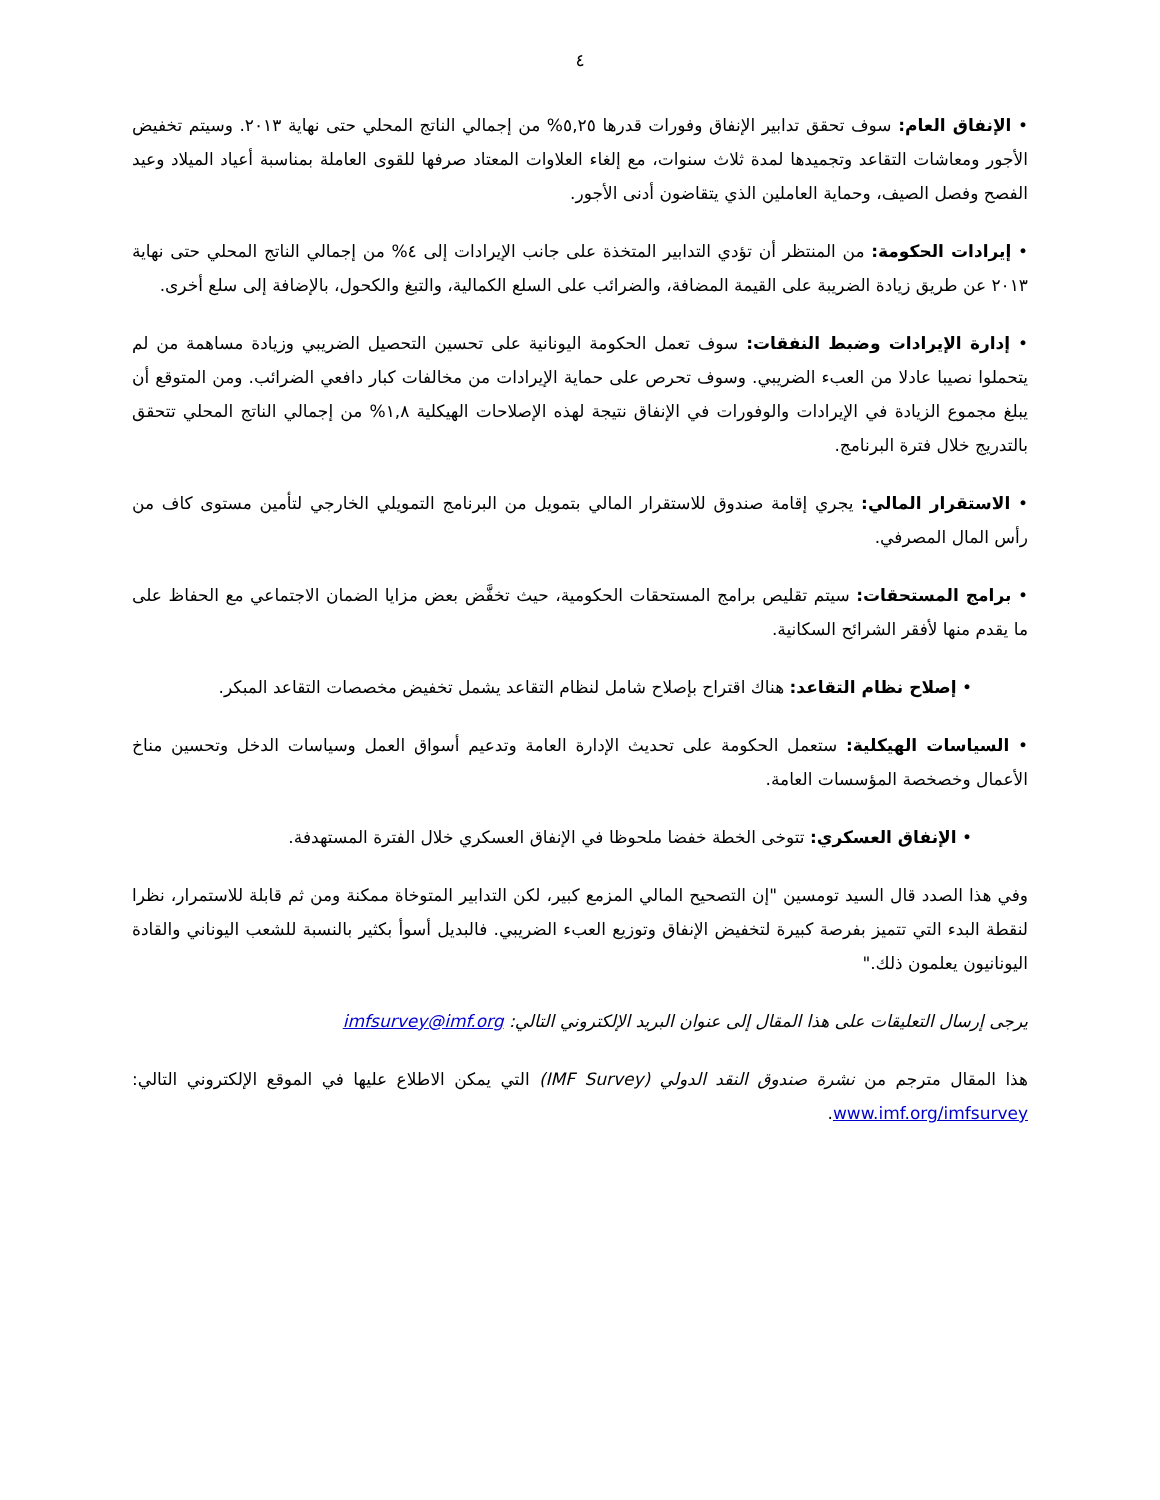٤
• الإنفاق العام: سوف تحقق تدابير الإنفاق وفورات قدرها ٥,٢٥% من إجمالي الناتج المحلي حتى نهاية ٢٠١٣. وسيتم تخفيض الأجور ومعاشات التقاعد وتجميدها لمدة ثلاث سنوات، مع إلغاء العلاوات المعتاد صرفها للقوى العاملة بمناسبة أعياد الميلاد وعيد الفصح وفصل الصيف، وحماية العاملين الذي يتقاضون أدنى الأجور.
• إيرادات الحكومة: من المنتظر أن تؤدي التدابير المتخذة على جانب الإيرادات إلى ٤% من إجمالي الناتج المحلي حتى نهاية ٢٠١٣ عن طريق زيادة الضريبة على القيمة المضافة، والضرائب على السلع الكمالية، والتبغ والكحول، بالإضافة إلى سلع أخرى.
• إدارة الإيرادات وضبط النفقات: سوف تعمل الحكومة اليونانية على تحسين التحصيل الضريبي وزيادة مساهمة من لم يتحملوا نصيبا عادلا من العبء الضريبي. وسوف تحرص على حماية الإيرادات من مخالفات كبار دافعي الضرائب. ومن المتوقع أن يبلغ مجموع الزيادة في الإيرادات والوفورات في الإنفاق نتيجة لهذه الإصلاحات الهيكلية ١,٨% من إجمالي الناتج المحلي تتحقق بالتدريج خلال فترة البرنامج.
• الاستقرار المالي: يجري إقامة صندوق للاستقرار المالي بتمويل من البرنامج التمويلي الخارجي لتأمين مستوى كاف من رأس المال المصرفي.
• برامج المستحقات: سيتم تقليص برامج المستحقات الحكومية، حيث تخفَّض بعض مزايا الضمان الاجتماعي مع الحفاظ على ما يقدم منها لأفقر الشرائح السكانية.
• إصلاح نظام التقاعد: هناك اقتراح بإصلاح شامل لنظام التقاعد يشمل تخفيض مخصصات التقاعد المبكر.
• السياسات الهيكلية: ستعمل الحكومة على تحديث الإدارة العامة وتدعيم أسواق العمل وسياسات الدخل وتحسين مناخ الأعمال وخصخصة المؤسسات العامة.
• الإنفاق العسكري: تتوخى الخطة خفضا ملحوظا في الإنفاق العسكري خلال الفترة المستهدفة.
وفي هذا الصدد قال السيد تومسين "إن التصحيح المالي المزمع كبير، لكن التدابير المتوخاة ممكنة ومن ثم قابلة للاستمرار، نظرا لنقطة البدء التي تتميز بفرصة كبيرة لتخفيض الإنفاق وتوزيع العبء الضريبي. فالبديل أسوأ بكثير بالنسبة للشعب اليوناني والقادة اليونانيون يعلمون ذلك."
يرجى إرسال التعليقات على هذا المقال إلى عنوان البريد الإلكتروني التالي: imfsurvey@imf.org
هذا المقال مترجم من نشرة صندوق النقد الدولي (IMF Survey) التي يمكن الاطلاع عليها في الموقع الإلكتروني التالي: www.imf.org/imfsurvey.